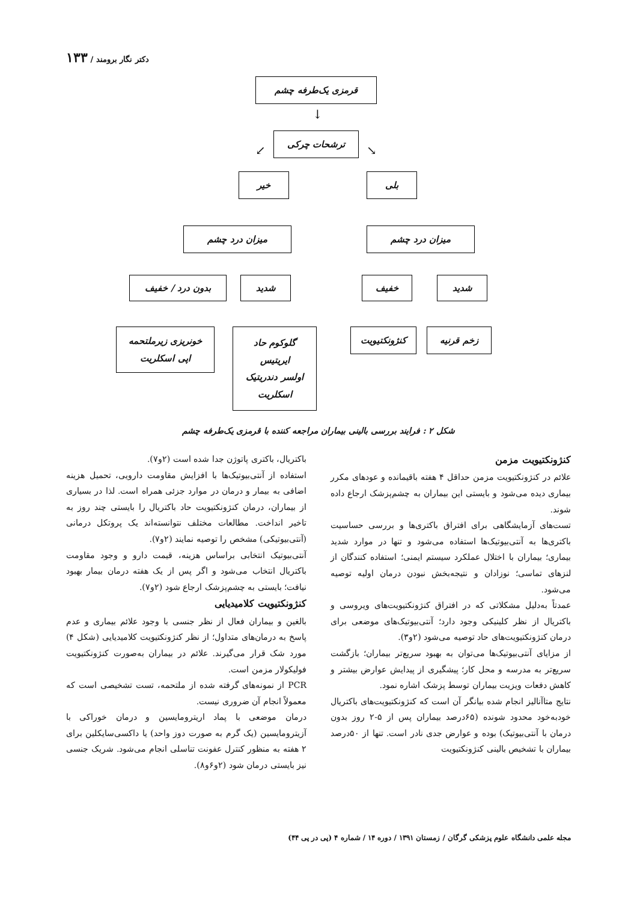دکتر نگار برومند / ۱۳۳
قرمزی یک‌طرفه چشم
↓
ترشحات چرکی
↙ ↘
بلی
خیر
میزان درد چشم
میزان درد چشم
شدید
خفیف
شدید
بدون درد / خفیف
زخم قرنیه
کنژونکتیویت
گلوکوم حاد
ایریتیس
اولسر دندریتیک
اسکلریت
خونریزی زیرملتحمه
اپی اسکلریت
شکل ۲ : فرایند بررسی بالینی بیماران مراجعه کننده با قرمزی یک‌طرفه چشم
کنژونکتیویت مزمن
علائم در کنژونکتیویت مزمن حداقل ۴ هفته باقیمانده و عودهای مکرر بیماری دیده می‌شود و بایستی این بیماران به چشم‌پزشک ارجاع داده شوند.
تست‌های آزمایشگاهی برای افتراق باکتری‌ها و بررسی حساسیت باکتری‌ها به آنتی‌بیوتیک‌ها استفاده می‌شود و تنها در موارد شدید بیماری؛ بیماران با اختلال عملکرد سیستم ایمنی؛ استفاده کنندگان از لنزهای تماسی؛ نوزادان و نتیجه‌بخش نبودن درمان اولیه توصیه می‌شود.
عمدتاً به‌دلیل مشکلاتی که در افتراق کنژونکتیویت‌های ویروسی و باکتریال از نظر کلینیکی وجود دارد؛ آنتی‌بیوتیک‌های موضعی برای درمان کنژونکتیویت‌های حاد توصیه می‌شود (۲و۳).
از مزایای آنتی‌بیوتیک‌ها می‌توان به بهبود سریع‌تر بیماران؛ بازگشت سریع‌تر به مدرسه و محل کار؛ پیشگیری از پیدایش عوارض بیشتر و کاهش دفعات ویزیت بیماران توسط پزشک اشاره نمود.
نتایج متاآنالیز انجام شده بیانگر آن است که کنژونکتیویت‌های باکتریال خودبه‌خود محدود شونده (۶۵درصد بیماران پس از ۵-۲ روز بدون درمان با آنتی‌بیوتیک) بوده و عوارض جدی نادر است. تنها از ۵۰درصد بیماران با تشخیص بالینی کنژونکتیویت
باکتریال، باکتری پاتوژن جدا شده است (۲و۷).
استفاده از آنتی‌بیوتیک‌ها با افزایش مقاومت دارویی، تحمیل هزینه اضافی به بیمار و درمان در موارد جزئی همراه است. لذا در بسیاری از بیماران، درمان کنژونکتیویت حاد باکتریال را بایستی چند روز به تاخیر انداخت. مطالعات مختلف نتوانسته‌اند یک پروتکل درمانی (آنتی‌بیوتیکی) مشخص را توصیه نمایند (۲و۷).
آنتی‌بیوتیک انتخابی براساس هزینه، قیمت دارو و وجود مقاومت باکتریال انتخاب می‌شود و اگر پس از یک هفته درمان بیمار بهبود نیافت؛ بایستی به چشم‌پزشک ارجاع شود (۲و۷).
کنژونکتیویت کلامیدیایی
بالغین و بیماران فعال از نظر جنسی با وجود علائم بیماری و عدم پاسخ به درمان‌های متداول؛ از نظر کنژونکتیویت کلامیدیایی (شکل ۴) مورد شک قرار می‌گیرند. علائم در بیماران به‌صورت کنژونکتیویت فولیکولار مزمن است.
PCR از نمونه‌های گرفته شده از ملتحمه، تست تشخیصی است که معمولاً انجام آن ضروری نیست.
درمان موضعی با پماد اریترومایسین و درمان خوراکی با آزیترومایسین (یک گرم به صورت دوز واحد) یا داکسی‌سایکلین برای ۲ هفته به منظور کنترل عفونت تناسلی انجام می‌شود. شریک جنسی نیز بایستی درمان شود (۲و۶و۸).
مجله علمی دانشگاه علوم پزشکی گرگان / زمستان ۱۳۹۱ / دوره ۱۴ / شماره ۴ (پی در پی ۴۴)